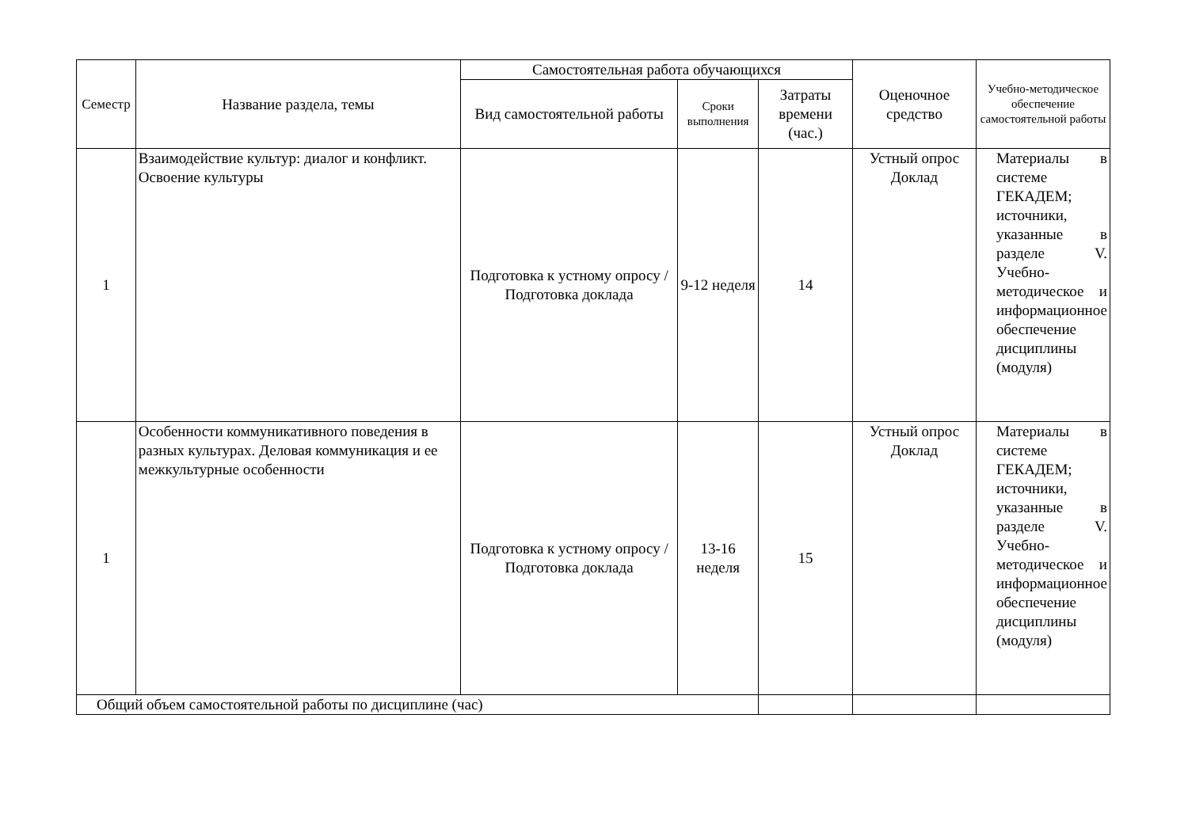| Семестр | Название раздела, темы | Самостоятельная работа обучающихся | | | Оценочное средство | Учебно-методическое обеспечение самостоятельной работы |
| --- | --- | --- | --- | --- | --- | --- |
| | | Вид самостоятельной работы | Сроки выполнения | Затраты времени (час.) | | |
| 1 | Взаимодействие культур: диалог и конфликт. Освоение культуры | Подготовка к устному опросу / Подготовка доклада | 9-12 неделя | 14 | Устный опрос Доклад | Материалы в системе ГЕКАДЕМ; источники, указанные в разделе V. Учебно-методическое и информационное обеспечение дисциплины (модуля) |
| 1 | Особенности коммуникативного поведения в разных культурах. Деловая коммуникация и ее межкультурные особенности | Подготовка к устному опросу / Подготовка доклада | 13-16 неделя | 15 | Устный опрос Доклад | Материалы в системе ГЕКАДЕМ; источники, указанные в разделе V. Учебно-методическое и информационное обеспечение дисциплины (модуля) |
| Общий объем самостоятельной работы по дисциплине (час) | | | | | | |